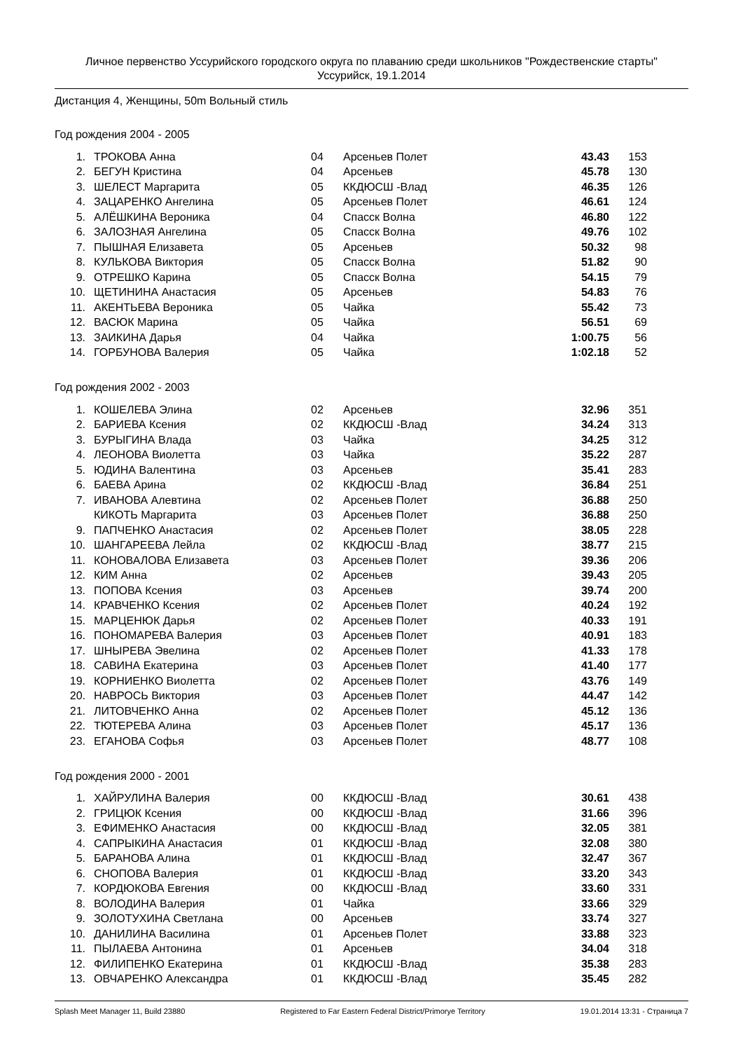Личное первенство Уссурийского городского округа по плаванию среди школьников "Рождественские старты"
Уссурийск, 19.1.2014
Дистанция 4, Женщины, 50m Вольный стиль
Год рождения 2004 - 2005
| 1. | ТРОКОВА Анна | 04 | Арсеньев Полет | 43.43 | 153 |
| 2. | БЕГУН Кристина | 04 | Арсеньев | 45.78 | 130 |
| 3. | ШЕЛЕСТ Маргарита | 05 | ККДЮСШ -Влад | 46.35 | 126 |
| 4. | ЗАЦАРЕНКО Ангелина | 05 | Арсеньев Полет | 46.61 | 124 |
| 5. | АЛЁШКИНА Вероника | 04 | Спасск Волна | 46.80 | 122 |
| 6. | ЗАЛОЗНАЯ Ангелина | 05 | Спасск Волна | 49.76 | 102 |
| 7. | ПЫШНАЯ Елизавета | 05 | Арсеньев | 50.32 | 98 |
| 8. | КУЛЬКОВА Виктория | 05 | Спасск Волна | 51.82 | 90 |
| 9. | ОТРЕШКО Карина | 05 | Спасск Волна | 54.15 | 79 |
| 10. | ЩЕТИНИНА Анастасия | 05 | Арсеньев | 54.83 | 76 |
| 11. | АКЕНТЬЕВА Вероника | 05 | Чайка | 55.42 | 73 |
| 12. | ВАСЮК Марина | 05 | Чайка | 56.51 | 69 |
| 13. | ЗАИКИНА Дарья | 04 | Чайка | 1:00.75 | 56 |
| 14. | ГОРБУНОВА Валерия | 05 | Чайка | 1:02.18 | 52 |
Год рождения 2002 - 2003
| 1. | КОШЕЛЕВА Элина | 02 | Арсеньев | 32.96 | 351 |
| 2. | БАРИЕВА Ксения | 02 | ККДЮСШ -Влад | 34.24 | 313 |
| 3. | БУРЫГИНА Влада | 03 | Чайка | 34.25 | 312 |
| 4. | ЛЕОНОВА Виолетта | 03 | Чайка | 35.22 | 287 |
| 5. | ЮДИНА Валентина | 03 | Арсеньев | 35.41 | 283 |
| 6. | БАЕВА Арина | 02 | ККДЮСШ -Влад | 36.84 | 251 |
| 7. | ИВАНОВА Алевтина | 02 | Арсеньев Полет | 36.88 | 250 |
| | КИКОТЬ Маргарита | 03 | Арсеньев Полет | 36.88 | 250 |
| 9. | ПАПЧЕНКО Анастасия | 02 | Арсеньев Полет | 38.05 | 228 |
| 10. | ШАНГАРЕЕВА Лейла | 02 | ККДЮСШ -Влад | 38.77 | 215 |
| 11. | КОНОВАЛОВА Елизавета | 03 | Арсеньев Полет | 39.36 | 206 |
| 12. | КИМ Анна | 02 | Арсеньев | 39.43 | 205 |
| 13. | ПОПОВА Ксения | 03 | Арсеньев | 39.74 | 200 |
| 14. | КРАВЧЕНКО Ксения | 02 | Арсеньев Полет | 40.24 | 192 |
| 15. | МАРЦЕНЮК Дарья | 02 | Арсеньев Полет | 40.33 | 191 |
| 16. | ПОНОМАРЕВА Валерия | 03 | Арсеньев Полет | 40.91 | 183 |
| 17. | ШНЫРЕВА Эвелина | 02 | Арсеньев Полет | 41.33 | 178 |
| 18. | САВИНА Екатерина | 03 | Арсеньев Полет | 41.40 | 177 |
| 19. | КОРНИЕНКО Виолетта | 02 | Арсеньев Полет | 43.76 | 149 |
| 20. | НАВРОСЬ Виктория | 03 | Арсеньев Полет | 44.47 | 142 |
| 21. | ЛИТОВЧЕНКО Анна | 02 | Арсеньев Полет | 45.12 | 136 |
| 22. | ТЮТЕРЕВА Алина | 03 | Арсеньев Полет | 45.17 | 136 |
| 23. | ЕГАНОВА Софья | 03 | Арсеньев Полет | 48.77 | 108 |
Год рождения 2000 - 2001
| 1. | ХАЙРУЛИНА Валерия | 00 | ККДЮСШ -Влад | 30.61 | 438 |
| 2. | ГРИЦЮК Ксения | 00 | ККДЮСШ -Влад | 31.66 | 396 |
| 3. | ЕФИМЕНКО Анастасия | 00 | ККДЮСШ -Влад | 32.05 | 381 |
| 4. | САПРЫКИНА Анастасия | 01 | ККДЮСШ -Влад | 32.08 | 380 |
| 5. | БАРАНОВА Алина | 01 | ККДЮСШ -Влад | 32.47 | 367 |
| 6. | СНОПОВА Валерия | 01 | ККДЮСШ -Влад | 33.20 | 343 |
| 7. | КОРДЮКОВА Евгения | 00 | ККДЮСШ -Влад | 33.60 | 331 |
| 8. | ВОЛОДИНА Валерия | 01 | Чайка | 33.66 | 329 |
| 9. | ЗОЛОТУХИНА Светлана | 00 | Арсеньев | 33.74 | 327 |
| 10. | ДАНИЛИНА Василина | 01 | Арсеньев Полет | 33.88 | 323 |
| 11. | ПЫЛАЕВА Антонина | 01 | Арсеньев | 34.04 | 318 |
| 12. | ФИЛИПЕНКО Екатерина | 01 | ККДЮСШ -Влад | 35.38 | 283 |
| 13. | ОВЧАРЕНКО Александра | 01 | ККДЮСШ -Влад | 35.45 | 282 |
Splash Meet Manager 11, Build 23880 Registered to Far Eastern Federal District/Primorye Territory 19.01.2014 13:31 - Страница 7